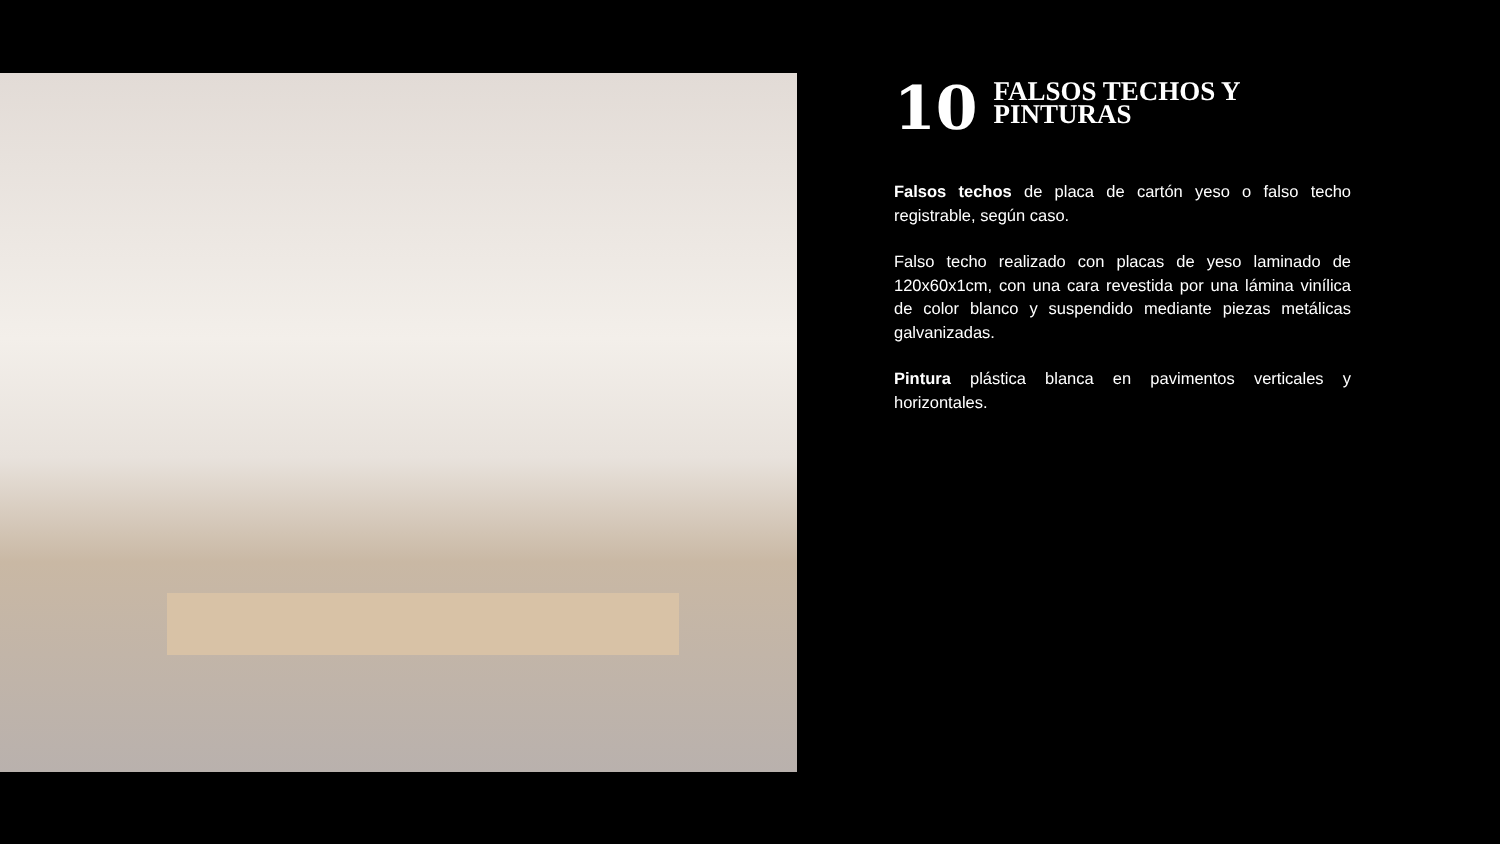10
FALSOS TECHOS Y
PINTURAS
Falsos techos de placa de cartón yeso o falso techo registrable, según caso.
Falso techo realizado con placas de yeso laminado de 120x60x1cm, con una cara revestida por una lámina vinílica de color blanco y suspendido mediante piezas metálicas galvanizadas.
Pintura plástica blanca en pavimentos verticales y horizontales.